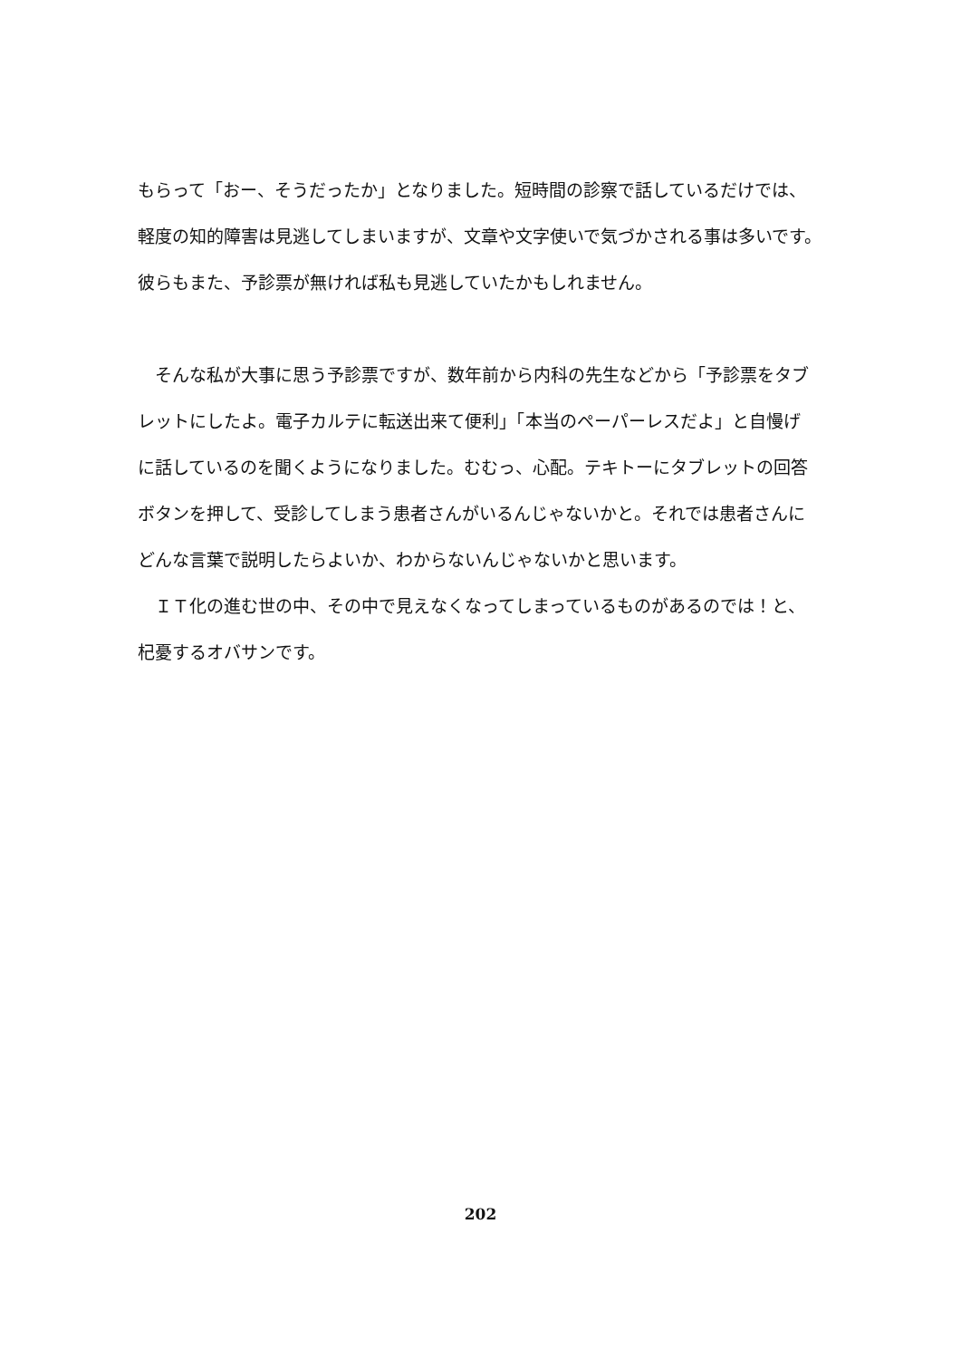もらって「おー、そうだったか」となりました。短時間の診察で話しているだけでは、
軽度の知的障害は見逃してしまいますが、文章や文字使いで気づかされる事は多いです。
彼らもまた、予診票が無ければ私も見逃していたかもしれません。
　そんな私が大事に思う予診票ですが、数年前から内科の先生などから「予診票をタブ
レットにしたよ。電子カルテに転送出来て便利」「本当のペーパーレスだよ」と自慢げ
に話しているのを聞くようになりました。むむっ、心配。テキトーにタブレットの回答
ボタンを押して、受診してしまう患者さんがいるんじゃないかと。それでは患者さんに
どんな言葉で説明したらよいか、わからないんじゃないかと思います。
　ＩＴ化の進む世の中、その中で見えなくなってしまっているものがあるのでは！と、
杞憂するオバサンです。
202